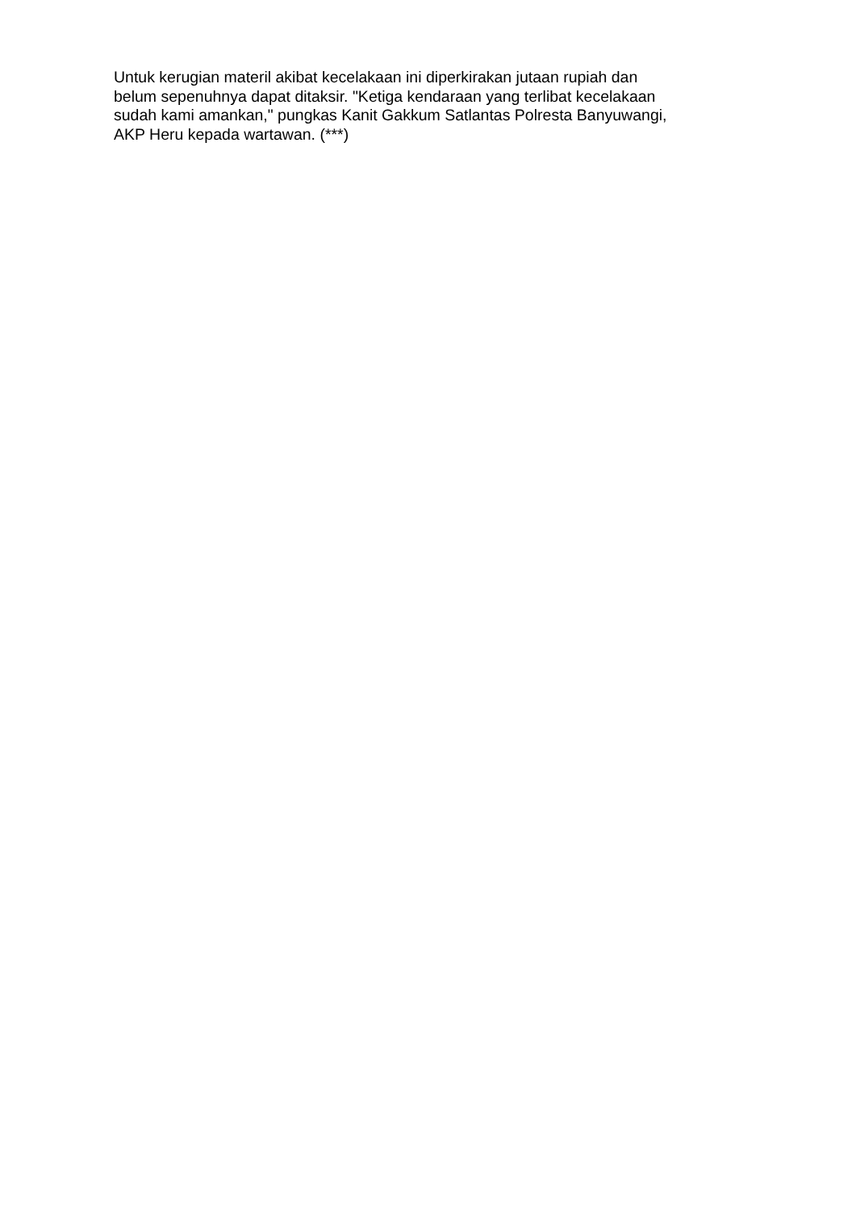Untuk kerugian materil akibat kecelakaan ini diperkirakan jutaan rupiah dan
belum sepenuhnya dapat ditaksir. "Ketiga kendaraan yang terlibat kecelakaan
sudah kami amankan," pungkas Kanit Gakkum Satlantas Polresta Banyuwangi,
AKP Heru kepada wartawan. (***)